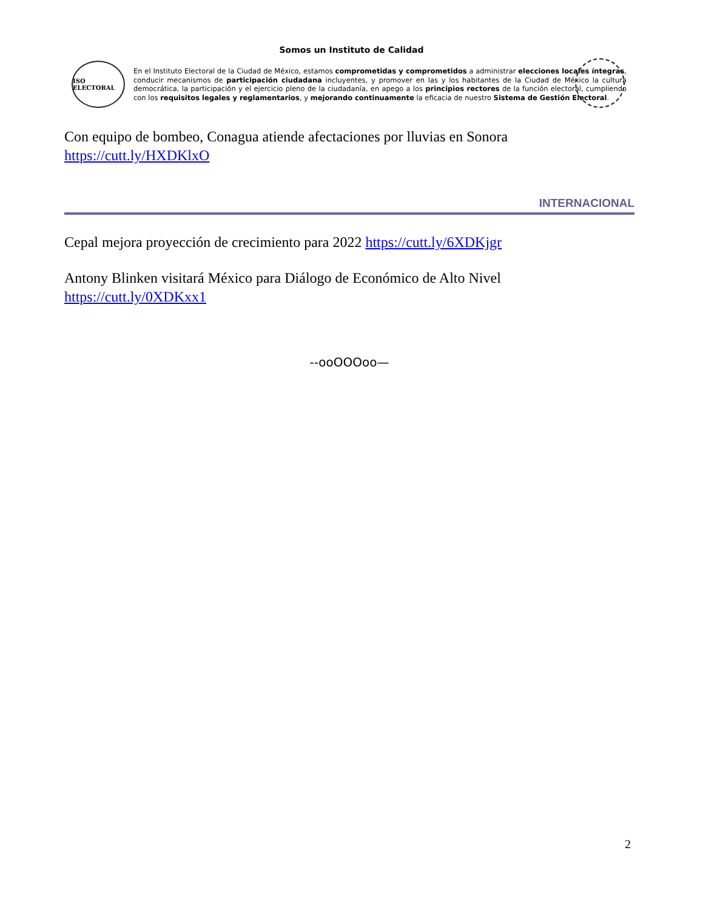Somos un Instituto de Calidad
ISO ELECTORAL
En el Instituto Electoral de la Ciudad de México, estamos comprometidas y comprometidos a administrar elecciones locales íntegras, conducir mecanismos de participación ciudadana incluyentes, y promover en las y los habitantes de la Ciudad de México la cultura democrática, la participación y el ejercicio pleno de la ciudadanía, en apego a los principios rectores de la función electoral, cumpliendo con los requisitos legales y reglamentarios, y mejorando continuamente la eficacia de nuestro Sistema de Gestión Electoral.
Con equipo de bombeo, Conagua atiende afectaciones por lluvias en Sonora https://cutt.ly/HXDKlxO
INTERNACIONAL
Cepal mejora proyección de crecimiento para 2022 https://cutt.ly/6XDKjgr
Antony Blinken visitará México para Diálogo de Económico de Alto Nivel https://cutt.ly/0XDKxx1
--ooOOOoo—
2